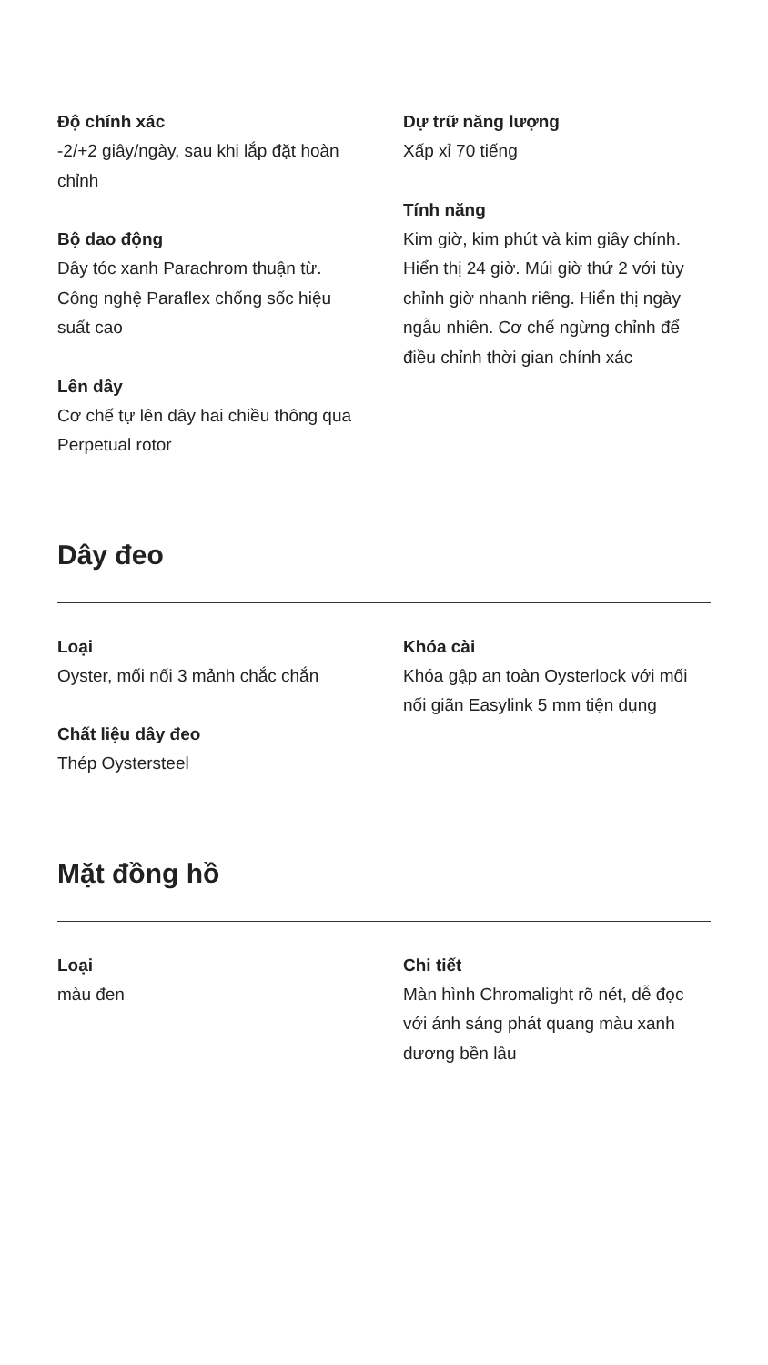Độ chính xác
-2/+2 giây/ngày, sau khi lắp đặt hoàn chỉnh
Bộ dao động
Dây tóc xanh Parachrom thuận từ. Công nghệ Paraflex chống sốc hiệu suất cao
Lên dây
Cơ chế tự lên dây hai chiều thông qua Perpetual rotor
Dự trữ năng lượng
Xấp xỉ 70 tiếng
Tính năng
Kim giờ, kim phút và kim giây chính. Hiển thị 24 giờ. Múi giờ thứ 2 với tùy chỉnh giờ nhanh riêng. Hiển thị ngày ngẫu nhiên. Cơ chế ngừng chỉnh để điều chỉnh thời gian chính xác
Dây đeo
Loại
Oyster, mối nối 3 mảnh chắc chắn
Chất liệu dây đeo
Thép Oystersteel
Khóa cài
Khóa gập an toàn Oysterlock với mối nối giãn Easylink 5 mm tiện dụng
Mặt đồng hồ
Loại
màu đen
Chi tiết
Màn hình Chromalight rõ nét, dễ đọc với ánh sáng phát quang màu xanh dương bền lâu